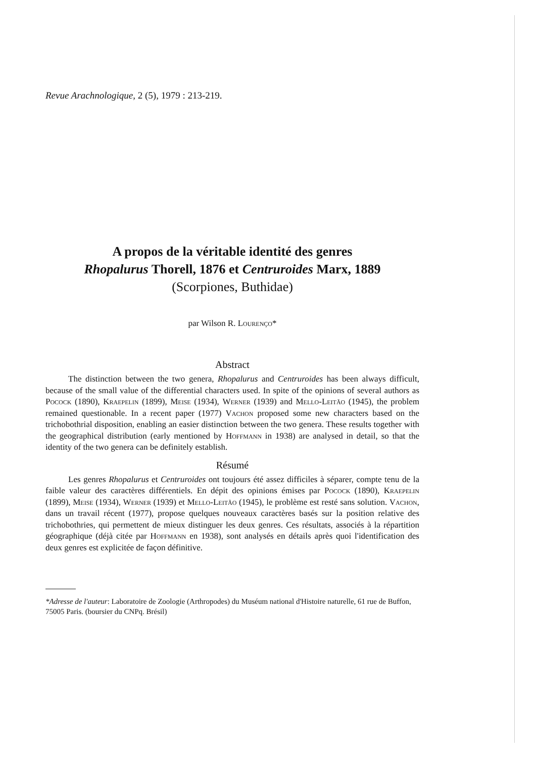Revue Arachnologique, 2 (5), 1979 : 213-219.
A propos de la véritable identité des genres
Rhopalurus Thorell, 1876 et Centruroides Marx, 1889
(Scorpiones, Buthidae)
par Wilson R. Lourenço*
Abstract
The distinction between the two genera, Rhopalurus and Centruroides has been always difficult, because of the small value of the differential characters used. In spite of the opinions of several authors as Pocock (1890), Kraepelin (1899), Meise (1934), Werner (1939) and Mello-Leitão (1945), the problem remained questionable. In a recent paper (1977) Vachon proposed some new characters based on the trichobothrial disposition, enabling an easier distinction between the two genera. These results together with the geographical distribution (early mentioned by Hoffmann in 1938) are analysed in detail, so that the identity of the two genera can be definitely establish.
Résumé
Les genres Rhopalurus et Centruroides ont toujours été assez difficiles à séparer, compte tenu de la faible valeur des caractères différentiels. En dépit des opinions émises par Pocock (1890), Kraepelin (1899), Meise (1934), Werner (1939) et Mello-Leitão (1945), le problème est resté sans solution. Vachon, dans un travail récent (1977), propose quelques nouveaux caractères basés sur la position relative des trichobothries, qui permettent de mieux distinguer les deux genres. Ces résultats, associés à la répartition géographique (déjà citée par Hoffmann en 1938), sont analysés en détails après quoi l'identification des deux genres est explicitée de façon définitive.
*Adresse de l'auteur: Laboratoire de Zoologie (Arthropodes) du Muséum national d'Histoire naturelle, 61 rue de Buffon, 75005 Paris. (boursier du CNPq. Brésil)